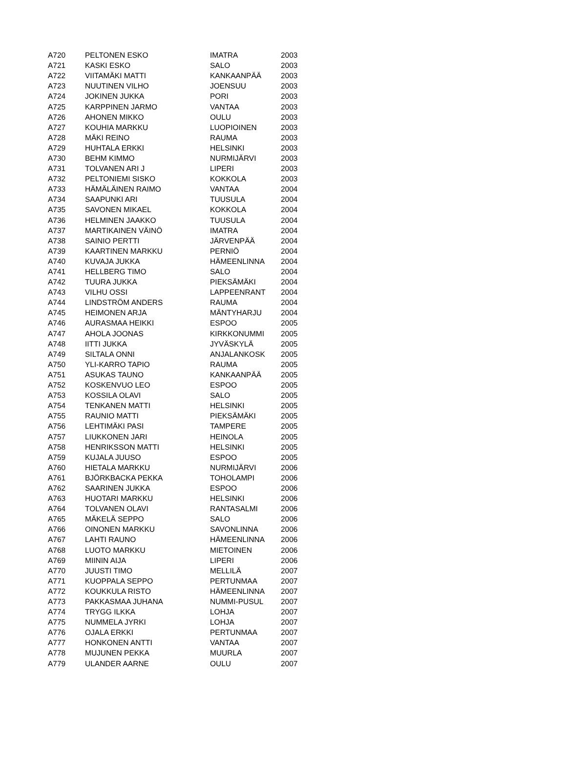| A720 | PELTONEN ESKO | IMATRA | 2003 |
| A721 | KASKI ESKO | SALO | 2003 |
| A722 | VIITAMÄKI MATTI | KANKAANPÄÄ | 2003 |
| A723 | NUUTINEN VILHO | JOENSUU | 2003 |
| A724 | JOKINEN JUKKA | PORI | 2003 |
| A725 | KARPPINEN JARMO | VANTAA | 2003 |
| A726 | AHONEN MIKKO | OULU | 2003 |
| A727 | KOUHIA MARKKU | LUOPIOINEN | 2003 |
| A728 | MÄKI REINO | RAUMA | 2003 |
| A729 | HUHTALA ERKKI | HELSINKI | 2003 |
| A730 | BEHM KIMMO | NURMIJÄRVI | 2003 |
| A731 | TOLVANEN ARI J | LIPERI | 2003 |
| A732 | PELTONIEMI SISKO | KOKKOLA | 2003 |
| A733 | HÄMÄLÄINEN RAIMO | VANTAA | 2004 |
| A734 | SAAPUNKI ARI | TUUSULA | 2004 |
| A735 | SAVONEN MIKAEL | KOKKOLA | 2004 |
| A736 | HELMINEN JAAKKO | TUUSULA | 2004 |
| A737 | MARTIKAINEN VÄINÖ | IMATRA | 2004 |
| A738 | SAINIO PERTTI | JÄRVENPÄÄ | 2004 |
| A739 | KAARTINEN MARKKU | PERNIÖ | 2004 |
| A740 | KUVAJA JUKKA | HÄMEENLINNA | 2004 |
| A741 | HELLBERG TIMO | SALO | 2004 |
| A742 | TUURA JUKKA | PIEKSÄMÄKI | 2004 |
| A743 | VILHU OSSI | LAPPEENRANT | 2004 |
| A744 | LINDSTRÖM ANDERS | RAUMA | 2004 |
| A745 | HEIMONEN ARJA | MÄNTYHARJU | 2004 |
| A746 | AURASMAA HEIKKI | ESPOO | 2005 |
| A747 | AHOLA JOONAS | KIRKKONUMMI | 2005 |
| A748 | IITTI JUKKA | JYVÄSKYLÄ | 2005 |
| A749 | SILTALA ONNI | ANJALANKOSK | 2005 |
| A750 | YLI-KARRO TAPIO | RAUMA | 2005 |
| A751 | ASUKAS TAUNO | KANKAANPÄÄ | 2005 |
| A752 | KOSKENVUO LEO | ESPOO | 2005 |
| A753 | KOSSILA OLAVI | SALO | 2005 |
| A754 | TENKANEN MATTI | HELSINKI | 2005 |
| A755 | RAUNIO MATTI | PIEKSÄMÄKI | 2005 |
| A756 | LEHTIMÄKI PASI | TAMPERE | 2005 |
| A757 | LIUKKONEN JARI | HEINOLA | 2005 |
| A758 | HENRIKSSON MATTI | HELSINKI | 2005 |
| A759 | KUJALA JUUSO | ESPOO | 2005 |
| A760 | HIETALA MARKKU | NURMIJÄRVI | 2006 |
| A761 | BJÖRKBACKA PEKKA | TOHOLAMPI | 2006 |
| A762 | SAARINEN JUKKA | ESPOO | 2006 |
| A763 | HUOTARI MARKKU | HELSINKI | 2006 |
| A764 | TOLVANEN OLAVI | RANTASALMI | 2006 |
| A765 | MÄKELÄ SEPPO | SALO | 2006 |
| A766 | OINONEN MARKKU | SAVONLINNA | 2006 |
| A767 | LAHTI RAUNO | HÄMEENLINNA | 2006 |
| A768 | LUOTO MARKKU | MIETOINEN | 2006 |
| A769 | MIININ AIJA | LIPERI | 2006 |
| A770 | JUUSTI TIMO | MELLILÄ | 2007 |
| A771 | KUOPPALA SEPPO | PERTUNMAA | 2007 |
| A772 | KOUKKULA RISTO | HÄMEENLINNA | 2007 |
| A773 | PAKKASMAA JUHANA | NUMMI-PUSUL | 2007 |
| A774 | TRYGG ILKKA | LOHJA | 2007 |
| A775 | NUMMELA JYRKI | LOHJA | 2007 |
| A776 | OJALA ERKKI | PERTUNMAA | 2007 |
| A777 | HONKONEN ANTTI | VANTAA | 2007 |
| A778 | MUJUNEN PEKKA | MUURLA | 2007 |
| A779 | ULANDER AARNE | OULU | 2007 |